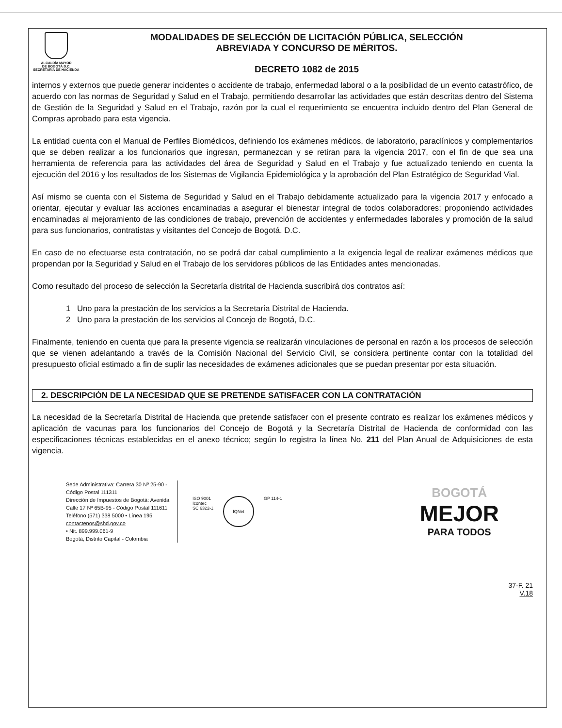ALCALDÍA MAYOR
DE BOGOTÁ D.C.
SECRETARÍA DE HACIENDA
MODALIDADES DE SELECCIÓN DE LICITACIÓN PÚBLICA, SELECCIÓN
ABREVIADA Y CONCURSO DE MÉRITOS.
DECRETO 1082 de 2015
internos y externos que puede generar incidentes o accidente de trabajo, enfermedad laboral o a la posibilidad de un evento catastrófico, de acuerdo con las normas de Seguridad y Salud en el Trabajo, permitiendo desarrollar las actividades que están descritas dentro del Sistema de Gestión de la Seguridad y Salud en el Trabajo, razón por la cual el requerimiento se encuentra incluido dentro del Plan General de Compras aprobado para esta vigencia.
La entidad cuenta con el Manual de Perfiles Biomédicos, definiendo los exámenes médicos, de laboratorio, paraclínicos y complementarios que se deben realizar a los funcionarios que ingresan, permanezcan y se retiran para la vigencia 2017, con el fin de que sea una herramienta de referencia para las actividades del área de Seguridad y Salud en el Trabajo y fue actualizado teniendo en cuenta la ejecución del 2016 y los resultados de los Sistemas de Vigilancia Epidemiológica y la aprobación del Plan Estratégico de Seguridad Vial.
Así mismo se cuenta con el Sistema de Seguridad y Salud en el Trabajo debidamente actualizado para la vigencia 2017 y enfocado a orientar, ejecutar y evaluar las acciones encaminadas a asegurar el bienestar integral de todos colaboradores; proponiendo actividades encaminadas al mejoramiento de las condiciones de trabajo, prevención de accidentes y enfermedades laborales y promoción de la salud para sus funcionarios, contratistas y visitantes del Concejo de Bogotá. D.C.
En caso de no efectuarse esta contratación, no se podrá dar cabal cumplimiento a la exigencia legal de realizar exámenes médicos que propendan por la Seguridad y Salud en el Trabajo de los servidores públicos de las Entidades antes mencionadas.
Como resultado del proceso de selección la Secretaría distrital de Hacienda suscribirá dos contratos así:
1 Uno para la prestación de los servicios a la Secretaría Distrital de Hacienda.
2 Uno para la prestación de los servicios al Concejo de Bogotá, D.C.
Finalmente, teniendo en cuenta que para la presente vigencia se realizarán vinculaciones de personal en razón a los procesos de selección que se vienen adelantando a través de la Comisión Nacional del Servicio Civil, se considera pertinente contar con la totalidad del presupuesto oficial estimado a fin de suplir las necesidades de exámenes adicionales que se puedan presentar por esta situación.
2. DESCRIPCIÓN DE LA NECESIDAD QUE SE PRETENDE SATISFACER CON LA CONTRATACIÓN
La necesidad de la Secretaría Distrital de Hacienda que pretende satisfacer con el presente contrato es realizar los exámenes médicos y aplicación de vacunas para los funcionarios del Concejo de Bogotá y la Secretaría Distrital de Hacienda de conformidad con las especificaciones técnicas establecidas en el anexo técnico; según lo registra la línea No. 211 del Plan Anual de Adquisiciones de esta vigencia.
Sede Administrativa: Carrera 30 Nº 25-90 - Código Postal 111311
Dirección de Impuestos de Bogotá: Avenida Calle 17 Nº 65B-95 - Código Postal 111611
Teléfono (571) 338 5000 • Línea 195
contactenos@shd.gov.co
• Nit. 899.999.061-9
Bogotá, Distrito Capital - Colombia
ISO 9001
Icontec
SC 6322-1
IQNet
GP 114-1
BOGOTÁ
MEJOR
PARA TODOS
37-F. 21
V.18